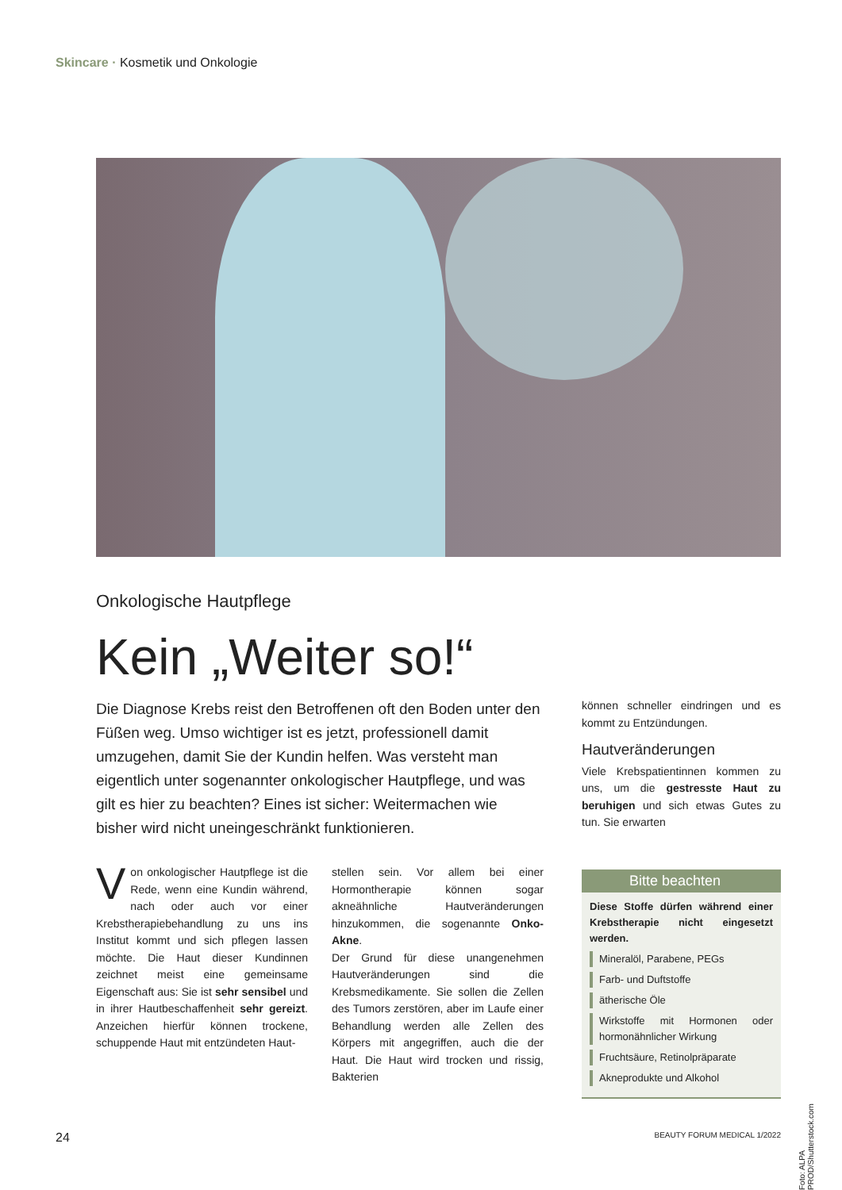Skincare · Kosmetik und Onkologie
Onkologische Hautpflege
Kein „Weiter so!“
Die Diagnose Krebs reist den Betroffenen oft den Boden unter den Füßen weg. Umso wichtiger ist es jetzt, professionell damit umzugehen, damit Sie der Kundin helfen. Was versteht man eigentlich unter sogenannter onkologischer Hautpflege, und was gilt es hier zu beachten? Eines ist sicher: Weitermachen wie bisher wird nicht uneingeschränkt funktionieren.
Von onkologischer Hautpflege ist die Rede, wenn eine Kundin während, nach oder auch vor einer Krebstherapiebehandlung zu uns ins Institut kommt und sich pflegen lassen möchte. Die Haut dieser Kundinnen zeichnet meist eine gemeinsame Eigenschaft aus: Sie ist sehr sensibel und in ihrer Hautbeschaffenheit sehr gereizt. Anzeichen hierfür können trockene, schuppende Haut mit entzündeten Haut-
stellen sein. Vor allem bei einer Hormontherapie können sogar akneähnliche Hautveränderungen hinzukommen, die sogenannte Onko-Akne.
Der Grund für diese unangenehmen Hautveränderungen sind die Krebsmedikamente. Sie sollen die Zellen des Tumors zerstören, aber im Laufe einer Behandlung werden alle Zellen des Körpers mit angegriffen, auch die der Haut. Die Haut wird trocken und rissig, Bakterien
können schneller eindringen und es kommt zu Entzündungen.
Hautveränderungen
Viele Krebspatientinnen kommen zu uns, um die gestresste Haut zu beruhigen und sich etwas Gutes zu tun. Sie erwarten
Bitte beachten
Diese Stoffe dürfen während einer Krebstherapie nicht eingesetzt werden.
Mineralöl, Parabene, PEGs
Farb- und Duftstoffe
ätherische Öle
Wirkstoffe mit Hormonen oder hormonähnlicher Wirkung
Fruchtsäure, Retinolpräparate
Akneprodukte und Alkohol
Foto: ALPA PROD/Shutterstock.com
24 BEAUTY FORUM MEDICAL 1/2022